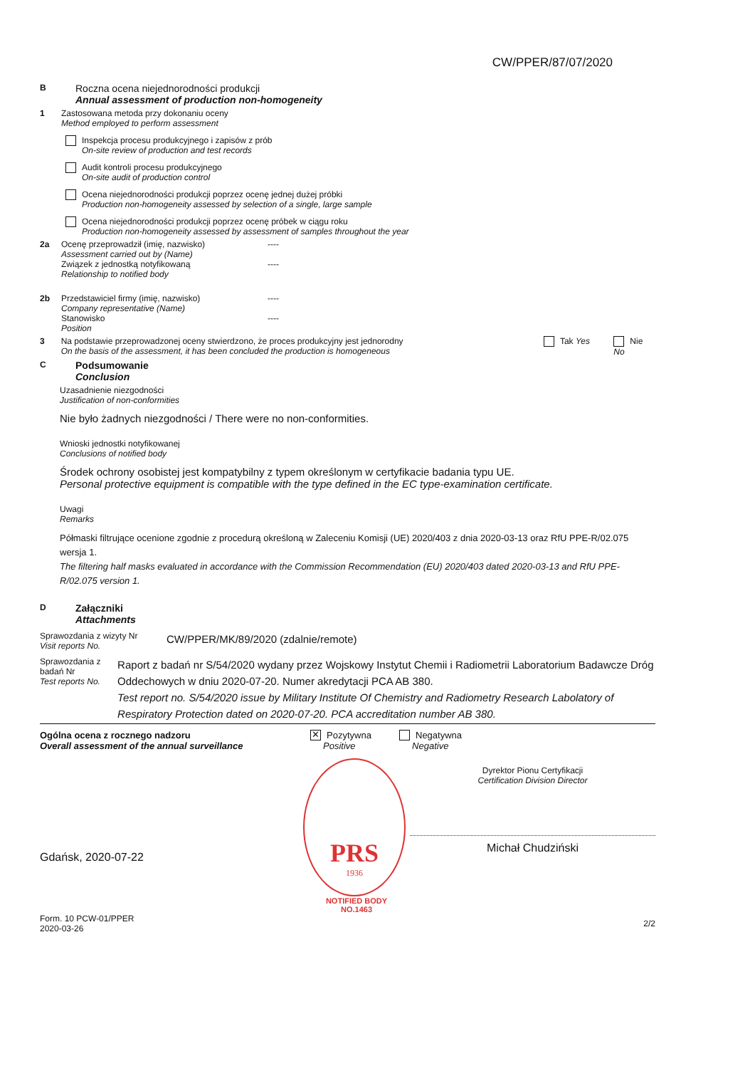CW/PPER/87/07/2020
B
Roczna ocena niejednorodności produkcji
Annual assessment of production non-homogeneity
1 Zastosowana metoda przy dokonaniu oceny
Method employed to perform assessment
Inspekcja procesu produkcyjnego i zapisów z prób
On-site review of production and test records
Audit kontroli procesu produkcyjnego
On-site audit of production control
Ocena niejednorodności produkcji poprzez ocenę jednej dużej próbki
Production non-homogeneity assessed by selection of a single, large sample
Ocena niejednorodności produkcji poprzez ocenę próbek w ciągu roku
Production non-homogeneity assessed by assessment of samples throughout the year
2a Ocenę przeprowadził (imię, nazwisko)
Assessment carried out by (Name)
Związek z jednostką notyfikowaną
Relationship to notified body
----
----
2b Przedstawiciel firmy (imię, nazwisko)
Company representative (Name)
Stanowisko
Position
----
----
3 Na podstawie przeprowadzonej oceny stwierdzono, że proces produkcyjny jest jednorodny
On the basis of the assessment, it has been concluded the production is homogeneous
Tak Yes Nie No
C
Podsumowanie
Conclusion
Uzasadnienie niezgodności
Justification of non-conformities
Nie było żadnych niezgodności / There were no non-conformities.
Wnioski jednostki notyfikowanej
Conclusions of notified body
Środek ochrony osobistej jest kompatybilny z typem określonym w certyfikacie badania typu UE.
Personal protective equipment is compatible with the type defined in the EC type-examination certificate.
Uwagi
Remarks
Półmaski filtrujące ocenione zgodnie z procedurą określoną w Zaleceniu Komisji (UE) 2020/403 z dnia 2020-03-13 oraz RfU PPE-R/02.075 wersja 1.
The filtering half masks evaluated in accordance with the Commission Recommendation (EU) 2020/403 dated 2020-03-13 and RfU PPE-R/02.075 version 1.
D
Załączniki
Attachments
Sprawozdania z wizyty Nr
Visit reports No.
CW/PPER/MK/89/2020 (zdalnie/remote)
Sprawozdania z badań Nr
Test reports No.
Raport z badań nr S/54/2020 wydany przez Wojskowy Instytut Chemii i Radiometrii Laboratorium Badawcze Dróg Oddechowych w dniu 2020-07-20. Numer akredytacji PCA AB 380.
Test report no. S/54/2020 issue by Military Institute Of Chemistry and Radiometry Research Labolatory of Respiratory Protection dated on 2020-07-20. PCA accreditation number AB 380.
Ogólna ocena z rocznego nadzoru
Overall assessment of the annual surveillance
✕ Pozytywna
Positive
Negatywna
Negative
Gdańsk, 2020-07-22
Form. 10 PCW-01/PPER
2020-03-26
PRS
1936
NOTIFIED BODY
NO.1463
Dyrektor Pionu Certyfikacji
Certification Division Director
Michał Chudziński
2/2